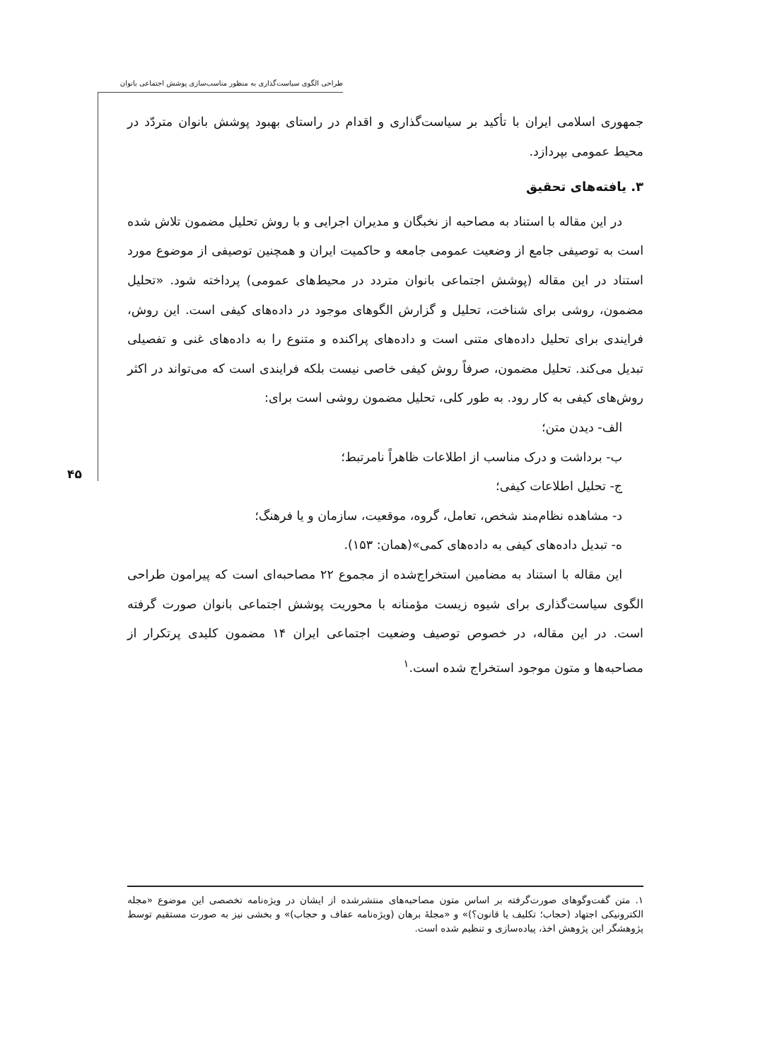طراحی الگوی سیاست‌گذاری به منظور مناسب‌سازی پوشش اجتماعی بانوان
۴۵
جمهوری اسلامی ایران با تأکید بر سیاست‌گذاری و اقدام در راستای بهبود پوشش بانوان متردّد در محیط عمومی بپردازد.
۳. یافته‌های تحقیق
در این مقاله با استناد به مصاحبه از نخبگان و مدیران اجرایی و با روش تحلیل مضمون تلاش شده است به توصیفی جامع از وضعیت عمومی جامعه و حاکمیت ایران و همچنین توصیفی از موضوع مورد استناد در این مقاله (پوشش اجتماعی بانوان متردد در محیط‌های عمومی) پرداخته شود. «تحلیل مضمون، روشی برای شناخت، تحلیل و گزارش الگوهای موجود در داده‌های کیفی است. این روش، فرایندی برای تحلیل داده‌های متنی است و داده‌های پراکنده و متنوع را به داده‌های غنی و تفصیلی تبدیل می‌کند. تحلیل مضمون، صرفاً روش کیفی خاصی نیست بلکه فرایندی است که می‌تواند در اکثر روش‌های کیفی به کار رود. به طور کلی، تحلیل مضمون روشی است برای:
الف- دیدن متن؛
ب- برداشت و درک مناسب از اطلاعات ظاهراً نامرتبط؛
ج- تحلیل اطلاعات کیفی؛
د- مشاهده نظام‌مند شخص، تعامل، گروه، موقعیت، سازمان و یا فرهنگ؛
ه- تبدیل داده‌های کیفی به داده‌های کمی»(همان: ۱۵۳).
این مقاله با استناد به مضامین استخراج‌شده از مجموع ۲۲ مصاحبه‌ای است که پیرامون طراحی الگوی سیاست‌گذاری برای شیوه زیست مؤمنانه با محوریت پوشش اجتماعی بانوان صورت گرفته است. در این مقاله، در خصوص توصیف وضعیت اجتماعی ایران ۱۴ مضمون کلیدی پرتکرار از مصاحبه‌ها و متون موجود استخراج شده است.<sup>۱</sup>
۱. متن گفت‌وگوهای صورت‌گرفته بر اساس متون مصاحبه‌های منتشرشده از ایشان در ویژه‌نامه تخصصی این موضوع «مجله الکترونیکی اجتهاد (حجاب؛ تکلیف یا قانون؟)» و «مجلهٔ برهان (ویژه‌نامه عفاف و حجاب)» و بخشی نیز به صورت مستقیم توسط پژوهشگر این پژوهش اخذ، پیاده‌سازی و تنظیم شده است.